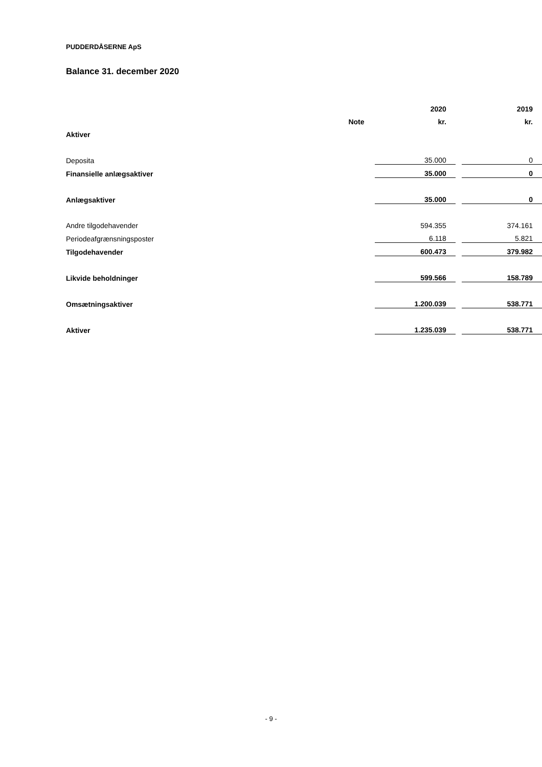PUDDERDÅSERNE ApS
Balance 31. december 2020
| | | 2020 | | 2019 |
| --- | --- | --- | --- | --- |
| | Note | kr. | | kr. |
| Aktiver | | | | |
| Deposita | | 35.000 | | 0 |
| Finansielle anlægsaktiver | | 35.000 | | 0 |
| Anlægsaktiver | | 35.000 | | 0 |
| Andre tilgodehavender | | 594.355 | | 374.161 |
| Periodeafgrænsningsposter | | 6.118 | | 5.821 |
| Tilgodehavender | | 600.473 | | 379.982 |
| Likvide beholdninger | | 599.566 | | 158.789 |
| Omsætningsaktiver | | 1.200.039 | | 538.771 |
| Aktiver | | 1.235.039 | | 538.771 |
- 9 -